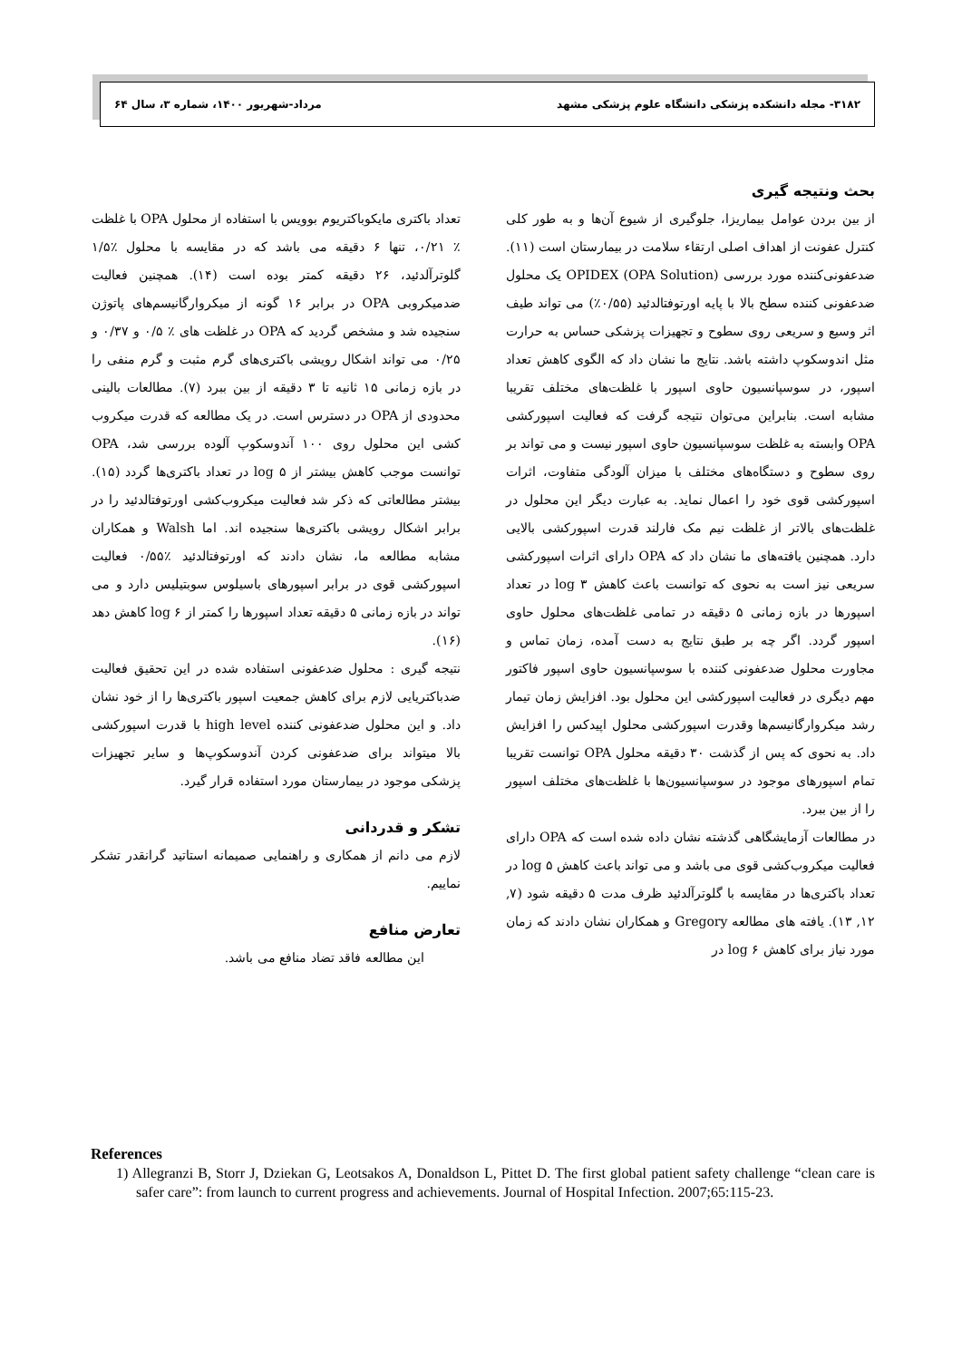۳۱۸۲- مجله دانشکده پزشکی دانشگاه علوم پزشکی مشهد مرداد-شهریور ۱۴۰۰، شماره ۳، سال ۶۴
بحث ونتیجه گیری
از بین بردن عوامل بیماریزا، جلوگیری از شیوع آن‌ها و به طور کلی کنترل عفونت از اهداف اصلی ارتقاء سلامت در بیمارستان است (۱۱). ضدعفونی‌کننده مورد بررسی OPIDEX (OPA Solution) یک محلول ضدعفونی کننده سطح بالا با پایه اورتوفتالدئید (۰/۵۵٪) می تواند طیف اثر وسیع و سریعی روی سطوح و تجهیزات پزشکی حساس به حرارت مثل اندوسکوپ داشته باشد. نتایج ما نشان داد که الگوی کاهش تعداد اسپور، در سوسپانسیون حاوی اسپور با غلظت‌های مختلف تقریبا مشابه است. بنابراین می‌توان نتیجه گرفت که فعالیت اسپورکشی OPA وابسته به غلظت سوسپانسیون حاوی اسپور نیست و می تواند بر روی سطوح و دستگاه‌های مختلف با میزان آلودگی متفاوت، اثرات اسپورکشی قوی خود را اعمال نماید. به عبارت دیگر این محلول در غلظت‌های بالاتر از غلظت نیم مک فارلند قدرت اسپورکشی بالایی دارد. همچنین یافته‌های ما نشان داد که OPA دارای اثرات اسپورکشی سریعی نیز است به نحوی که توانست باعث کاهش log ۳ در تعداد اسپورها در بازه زمانی ۵ دقیقه در تمامی غلظت‌های محلول حاوی اسپور گردد. اگر چه بر طبق نتایج به دست آمده، زمان تماس و مجاورت محلول ضدعفونی کننده با سوسپانسیون حاوی اسپور فاکتور مهم دیگری در فعالیت اسپورکشی این محلول بود. افزایش زمان تیمار رشد میکروارگانیسم‌ها وقدرت اسپورکشی محلول اپیدکس را افزایش داد. به نحوی که پس از گذشت ۳۰ دقیقه محلول OPA توانست تقریبا تمام اسپورهای موجود در سوسپانسیون‌ها با غلظت‌های مختلف اسپور را از بین ببرد.
در مطالعات آزمایشگاهی گذشته نشان داده شده است که OPA دارای فعالیت میکروب‌کشی قوی می باشد و می تواند باعث کاهش log ۵ در تعداد باکتری‌ها در مقایسه با گلوترآلدئید ظرف مدت ۵ دقیقه شود (۷, ۱۲, ۱۳). یافته های مطالعه Gregory و همکاران نشان دادند که زمان مورد نیاز برای کاهش log ۶ در
تعداد باکتری مایکوباکتریوم بوویس با استفاده از محلول OPA با غلظت ٪ ۰/۲۱، تنها ۶ دقیقه می باشد که در مقایسه با محلول ٪۱/۵ گلوترآلدئید، ۲۶ دقیقه کمتر بوده است (۱۴). همچنین فعالیت ضدمیکروبی OPA در برابر ۱۶ گونه از میکروارگانیسم‌های پاتوژن سنجیده شد و مشخص گردید که OPA در غلظت های ٪ ۰/۵ و ۰/۳۷ و ۰/۲۵ می تواند اشکال رویشی باکتری‌های گرم مثبت و گرم منفی را در بازه زمانی ۱۵ ثانیه تا ۳ دقیقه از بین ببرد (۷). مطالعات بالینی محدودی از OPA در دسترس است. در یک مطالعه که قدرت میکروب کشی این محلول روی ۱۰۰ آندوسکوپ آلوده بررسی شد، OPA توانست موجب کاهش بیشتر از log ۵ در تعداد باکتری‌ها گردد (۱۵). بیشتر مطالعاتی که ذکر شد فعالیت میکروب‌کشی اورتوفتالدئید را در برابر اشکال رویشی باکتری‌ها سنجیده اند. اما Walsh و همکاران مشابه مطالعه ما، نشان دادند که اورتوفتالدئید ٪۰/۵۵ فعالیت اسپورکشی قوی در برابر اسپورهای باسیلوس سوبتیلیس دارد و می تواند در بازه زمانی ۵ دقیقه تعداد اسپورها را کمتر از log ۶ کاهش دهد (۱۶).
نتیجه گیری : محلول ضدعفونی استفاده شده در این تحقیق فعالیت ضدباکتریایی لازم برای کاهش جمعیت اسپور باکتری‌ها را از خود نشان داد. و این محلول ضدعفونی کننده high level با قدرت اسپورکشی بالا میتواند برای ضدعفونی کردن آندوسکوپ‌ها و سایر تجهیزات پزشکی موجود در بیمارستان مورد استفاده قرار گیرد.
تشکر و قدردانی
لازم می دانم از همکاری و راهنمایی صمیمانه استاتید گرانقدر تشکر نماییم.
تعارض منافع
این مطالعه فاقد تضاد منافع می باشد.
References
1) Allegranzi B, Storr J, Dziekan G, Leotsakos A, Donaldson L, Pittet D. The first global patient safety challenge “clean care is safer care”: from launch to current progress and achievements. Journal of Hospital Infection. 2007;65:115-23.